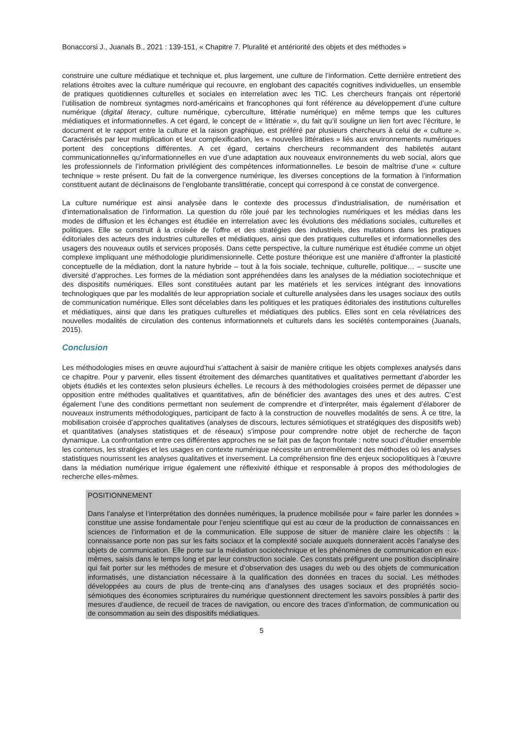Bonaccorsi J., Juanals B., 2021 : 139-151, « Chapitre 7. Pluralité et antériorité des objets et des méthodes »
construire une culture médiatique et technique et, plus largement, une culture de l’information. Cette dernière entretient des relations étroites avec la culture numérique qui recouvre, en englobant des capacités cognitives individuelles, un ensemble de pratiques quotidiennes culturelles et sociales en interrelation avec les TIC. Les chercheurs français ont répertorié l’utilisation de nombreux syntagmes nord-américains et francophones qui font référence au développement d’une culture numérique (digital literacy, culture numérique, cyberculture, littératie numérique) en même temps que les cultures médiatiques et informationnelles. A cet égard, le concept de « littératie », du fait qu’il souligne un lien fort avec l’écriture, le document et le rapport entre la culture et la raison graphique, est préféré par plusieurs chercheurs à celui de « culture ». Caractérisés par leur multiplication et leur complexification, les « nouvelles littératies » liés aux environnements numériques portent des conceptions différentes. A cet égard, certains chercheurs recommandent des habiletés autant communicationnelles qu’informationnelles en vue d’une adaptation aux nouveaux environnements du web social, alors que les professionnels de l’information privilégient des compétences informationnelles. Le besoin de maîtrise d’une « culture technique » reste présent. Du fait de la convergence numérique, les diverses conceptions de la formation à l’information constituent autant de déclinaisons de l’englobante translittératie, concept qui correspond à ce constat de convergence.
La culture numérique est ainsi analysée dans le contexte des processus d’industrialisation, de numérisation et d’internationalisation de l’information. La question du rôle joué par les technologies numériques et les médias dans les modes de diffusion et les échanges est étudiée en interrelation avec les évolutions des médiations sociales, culturelles et politiques. Elle se construit à la croisée de l’offre et des stratégies des industriels, des mutations dans les pratiques éditoriales des acteurs des industries culturelles et médiatiques, ainsi que des pratiques culturelles et informationnelles des usagers des nouveaux outils et services proposés. Dans cette perspective, la culture numérique est étudiée comme un objet complexe impliquant une méthodologie pluridimensionnelle. Cette posture théorique est une manière d’affronter la plasticité conceptuelle de la médiation, dont la nature hybride – tout à la fois sociale, technique, culturelle, politique… – suscite une diversité d’approches. Les formes de la médiation sont appréhendées dans les analyses de la médiation sociotechnique et des dispositifs numériques. Elles sont constituées autant par les matériels et les services intégrant des innovations technologiques que par les modalités de leur appropriation sociale et culturelle analysées dans les usages sociaux des outils de communication numérique. Elles sont décelables dans les politiques et les pratiques éditoriales des institutions culturelles et médiatiques, ainsi que dans les pratiques culturelles et médiatiques des publics. Elles sont en cela révélatrices des nouvelles modalités de circulation des contenus informationnels et culturels dans les sociétés contemporaines (Juanals, 2015).
Conclusion
Les méthodologies mises en œuvre aujourd’hui s’attachent à saisir de manière critique les objets complexes analysés dans ce chapitre. Pour y parvenir, elles tissent étroitement des démarches quantitatives et qualitatives permettant d’aborder les objets étudiés et les contextes selon plusieurs échelles. Le recours à des méthodologies croisées permet de dépasser une opposition entre méthodes qualitatives et quantitatives, afin de bénéficier des avantages des unes et des autres. C’est également l’une des conditions permettant non seulement de comprendre et d’interpréter, mais également d’élaborer de nouveaux instruments méthodologiques, participant de facto à la construction de nouvelles modalités de sens. À ce titre, la mobilisation croisée d’approches qualitatives (analyses de discours, lectures sémiotiques et stratégiques des dispositifs web) et quantitatives (analyses statistiques et de réseaux) s’impose pour comprendre notre objet de recherche de façon dynamique. La confrontation entre ces différentes approches ne se fait pas de façon frontale : notre souci d’étudier ensemble les contenus, les stratégies et les usages en contexte numérique nécessite un entremêlement des méthodes où les analyses statistiques nourrissent les analyses qualitatives et inversement. La compréhension fine des enjeux sociopolitiques à l’œuvre dans la médiation numérique irrigue également une réflexivité éthique et responsable à propos des méthodologies de recherche elles-mêmes.
POSITIONNEMENT
Dans l’analyse et l’interprétation des données numériques, la prudence mobilisée pour « faire parler les données » constitue une assise fondamentale pour l’enjeu scientifique qui est au cœur de la production de connaissances en sciences de l’information et de la communication. Elle suppose de situer de manière claire les objectifs : la connaissance porte non pas sur les faits sociaux et la complexité sociale auxquels donneraient accès l’analyse des objets de communication. Elle porte sur la médiation sociotechnique et les phénomènes de communication en eux-mêmes, saisis dans le temps long et par leur construction sociale. Ces constats préfigurent une position disciplinaire qui fait porter sur les méthodes de mesure et d’observation des usages du web ou des objets de communication informatisés, une distanciation nécessaire à la qualification des données en traces du social. Les méthodes développées au cours de plus de trente-cinq ans d’analyses des usages sociaux et des propriétés socio-sémiotiques des économies scripturaires du numérique questionnent directement les savoirs possibles à partir des mesures d’audience, de recueil de traces de navigation, ou encore des traces d’information, de communication ou de consommation au sein des dispositifs médiatiques.
5